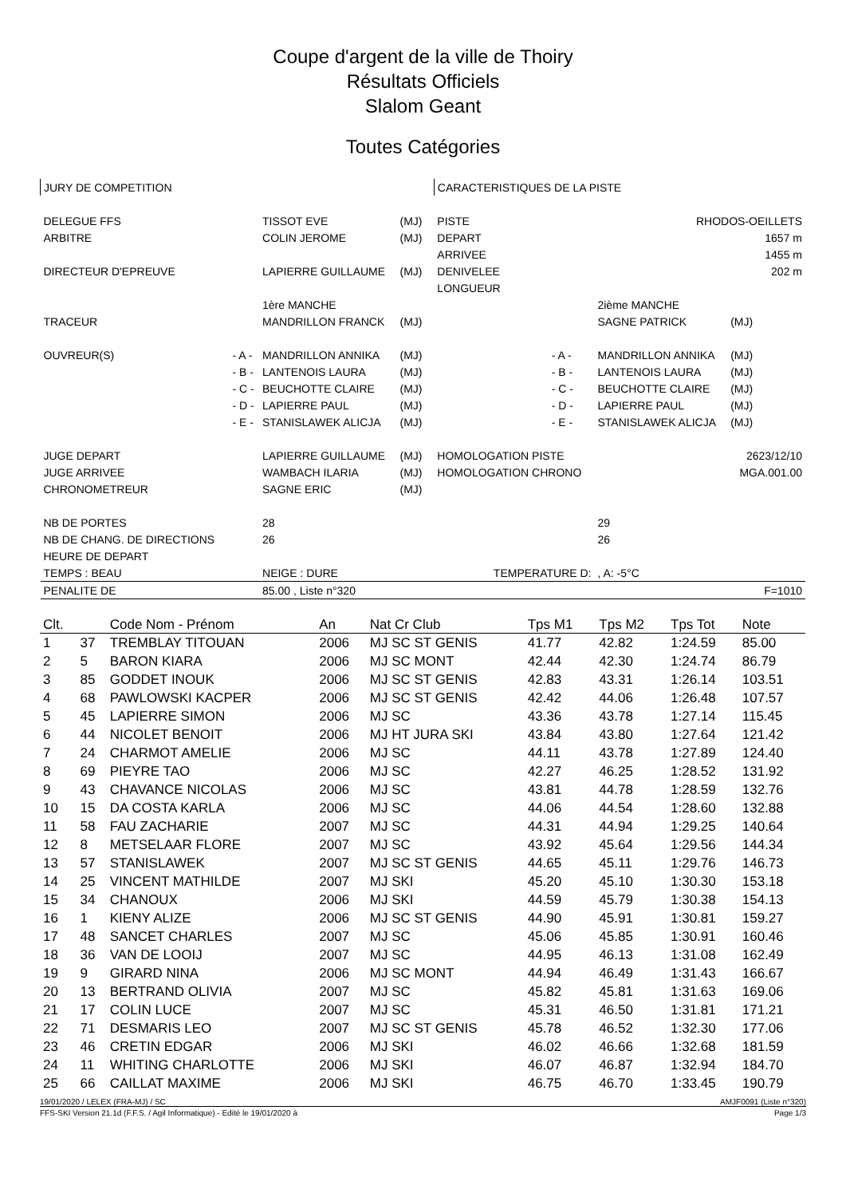Coupe d'argent de la ville de Thoiry
Résultats Officiels
Slalom Geant
Toutes Catégories
| JURY DE COMPETITION | | | | | CARACTERISTIQUES DE LA PISTE | | | | |
| DELEGUE FFS | | TISSOT EVE | (MJ) | | PISTE | RHODOS-OEILLETS | | | |
| ARBITRE | | COLIN JEROME | (MJ) | | DEPART | 1657 m | | | |
| | | | | | ARRIVEE | 1455 m | | | |
| DIRECTEUR D'EPREUVE | | LAPIERRE GUILLAUME | (MJ) | | DENIVELEE | 202 m | | | |
| | | | | | LONGUEUR | | | | |
| | | 1ère MANCHE | | | | | 2ième MANCHE | | |
| TRACEUR | | MANDRILLON FRANCK | (MJ) | | | | SAGNE PATRICK | (MJ) | |
| OUVREUR(S) | - A - | MANDRILLON ANNIKA | (MJ) | | | - A - | MANDRILLON ANNIKA | (MJ) | |
| | - B - | LANTENOIS LAURA | (MJ) | | | - B - | LANTENOIS LAURA | (MJ) | |
| | - C - | BEUCHOTTE CLAIRE | (MJ) | | | - C - | BEUCHOTTE CLAIRE | (MJ) | |
| | - D - | LAPIERRE PAUL | (MJ) | | | - D - | LAPIERRE PAUL | (MJ) | |
| | - E - | STANISLAWEK ALICJA | (MJ) | | | - E - | STANISLAWEK ALICJA | (MJ) | |
| JUGE DEPART | | LAPIERRE GUILLAUME | (MJ) | | HOMOLOGATION PISTE | | 2623/12/10 | | |
| JUGE ARRIVEE | | WAMBACH ILARIA | (MJ) | | HOMOLOGATION CHRONO | | MGA.001.00 | | |
| CHRONOMETREUR | | SAGNE ERIC | (MJ) | | | | | | |
| NB DE PORTES | | 28 | | | | | 29 | | |
| NB DE CHANG. DE DIRECTIONS | | 26 | | | | | 26 | | |
| HEURE DE DEPART | | | | | | | | | |
| TEMPS : BEAU | | NEIGE : DURE | | | TEMPERATURE D: | | , A: -5°C | | |
| PENALITE DE | | 85.00 , Liste n°320 | | | | | | | F=1010 |
| Clt. | | Code Nom - Prénom | An | Nat Cr Club | Tps M1 | Tps M2 | Tps Tot | Note |
| --- | --- | --- | --- | --- | --- | --- | --- | --- |
| 1 | 37 | TREMBLAY TITOUAN | 2006 | MJ SC ST GENIS | 41.77 | 42.82 | 1:24.59 | 85.00 |
| 2 | 5 | BARON KIARA | 2006 | MJ SC MONT | 42.44 | 42.30 | 1:24.74 | 86.79 |
| 3 | 85 | GODDET INOUK | 2006 | MJ SC ST GENIS | 42.83 | 43.31 | 1:26.14 | 103.51 |
| 4 | 68 | PAWLOWSKI KACPER | 2006 | MJ SC ST GENIS | 42.42 | 44.06 | 1:26.48 | 107.57 |
| 5 | 45 | LAPIERRE SIMON | 2006 | MJ SC | 43.36 | 43.78 | 1:27.14 | 115.45 |
| 6 | 44 | NICOLET BENOIT | 2006 | MJ HT JURA SKI | 43.84 | 43.80 | 1:27.64 | 121.42 |
| 7 | 24 | CHARMOT AMELIE | 2006 | MJ SC | 44.11 | 43.78 | 1:27.89 | 124.40 |
| 8 | 69 | PIEYRE TAO | 2006 | MJ SC | 42.27 | 46.25 | 1:28.52 | 131.92 |
| 9 | 43 | CHAVANCE NICOLAS | 2006 | MJ SC | 43.81 | 44.78 | 1:28.59 | 132.76 |
| 10 | 15 | DA COSTA KARLA | 2006 | MJ SC | 44.06 | 44.54 | 1:28.60 | 132.88 |
| 11 | 58 | FAU ZACHARIE | 2007 | MJ SC | 44.31 | 44.94 | 1:29.25 | 140.64 |
| 12 | 8 | METSELAAR FLORE | 2007 | MJ SC | 43.92 | 45.64 | 1:29.56 | 144.34 |
| 13 | 57 | STANISLAWEK | 2007 | MJ SC ST GENIS | 44.65 | 45.11 | 1:29.76 | 146.73 |
| 14 | 25 | VINCENT MATHILDE | 2007 | MJ SKI | 45.20 | 45.10 | 1:30.30 | 153.18 |
| 15 | 34 | CHANOUX | 2006 | MJ SKI | 44.59 | 45.79 | 1:30.38 | 154.13 |
| 16 | 1 | KIENY ALIZE | 2006 | MJ SC ST GENIS | 44.90 | 45.91 | 1:30.81 | 159.27 |
| 17 | 48 | SANCET CHARLES | 2007 | MJ SC | 45.06 | 45.85 | 1:30.91 | 160.46 |
| 18 | 36 | VAN DE LOOIJ | 2007 | MJ SC | 44.95 | 46.13 | 1:31.08 | 162.49 |
| 19 | 9 | GIRARD NINA | 2006 | MJ SC MONT | 44.94 | 46.49 | 1:31.43 | 166.67 |
| 20 | 13 | BERTRAND OLIVIA | 2007 | MJ SC | 45.82 | 45.81 | 1:31.63 | 169.06 |
| 21 | 17 | COLIN LUCE | 2007 | MJ SC | 45.31 | 46.50 | 1:31.81 | 171.21 |
| 22 | 71 | DESMARIS LEO | 2007 | MJ SC ST GENIS | 45.78 | 46.52 | 1:32.30 | 177.06 |
| 23 | 46 | CRETIN EDGAR | 2006 | MJ SKI | 46.02 | 46.66 | 1:32.68 | 181.59 |
| 24 | 11 | WHITING CHARLOTTE | 2006 | MJ SKI | 46.07 | 46.87 | 1:32.94 | 184.70 |
| 25 | 66 | CAILLAT MAXIME | 2006 | MJ SKI | 46.75 | 46.70 | 1:33.45 | 190.79 |
19/01/2020 / LELEX (FRA-MJ) / SC AMJF0091 (Liste n°320)
FFS-SKI Version 21.1d (F.F.S. / Agil Informatique) - Edité le 19/01/2020 à Page 1/3